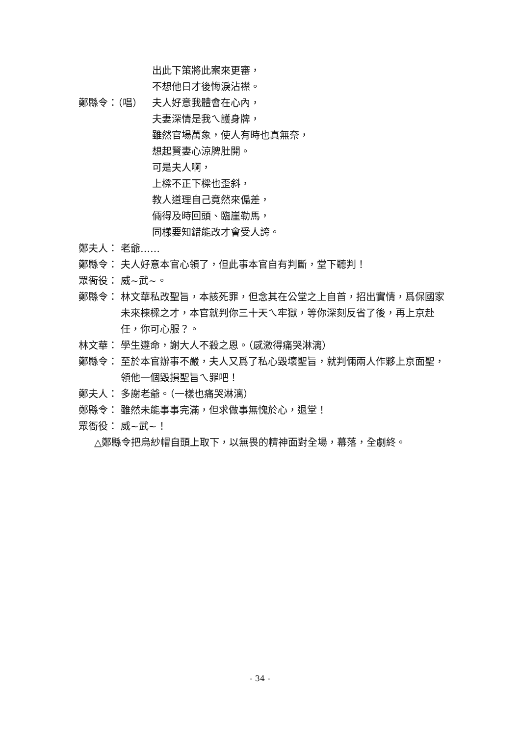出此下策將此案來更審，
不想他日才後悔淚沾襟。
鄭縣令：（唱） 夫人好意我體會在心內，
夫妻深情是我ㄟ護身牌，
雖然官場萬象，使人有時也真無奈，
想起賢妻心涼脾肚開。
可是夫人啊，
上樑不正下樑也歪斜，
教人道理自己竟然來偏差，
倆得及時回頭、臨崖勒馬，
同樣要知錯能改才會受人誇。
鄭夫人： 老爺……
鄭縣令： 夫人好意本官心領了，但此事本官自有判斷，堂下聽判！
眾衙役： 威~武~。
鄭縣令： 林文華私改聖旨，本該死罪，但念其在公堂之上自首，招出實情，爲保國家未來棟樑之才，本官就判你三十天ㄟ牢獄，等你深刻反省了後，再上京赴任，你可心服？。
林文華： 學生遵命，謝大人不殺之恩。（感激得痛哭淋漓）
鄭縣令： 至於本官辦事不嚴，夫人又爲了私心毀壞聖旨，就判倆兩人作夥上京面聖，領他一個毀損聖旨ㄟ罪吧！
鄭夫人： 多謝老爺。（一樣也痛哭淋漓）
鄭縣令： 雖然未能事事完滿，但求做事無愧於心，退堂！
眾衙役： 威~武~！
△鄭縣令把烏紗帽自頭上取下，以無畏的精神面對全場，幕落，全劇終。
- 34 -